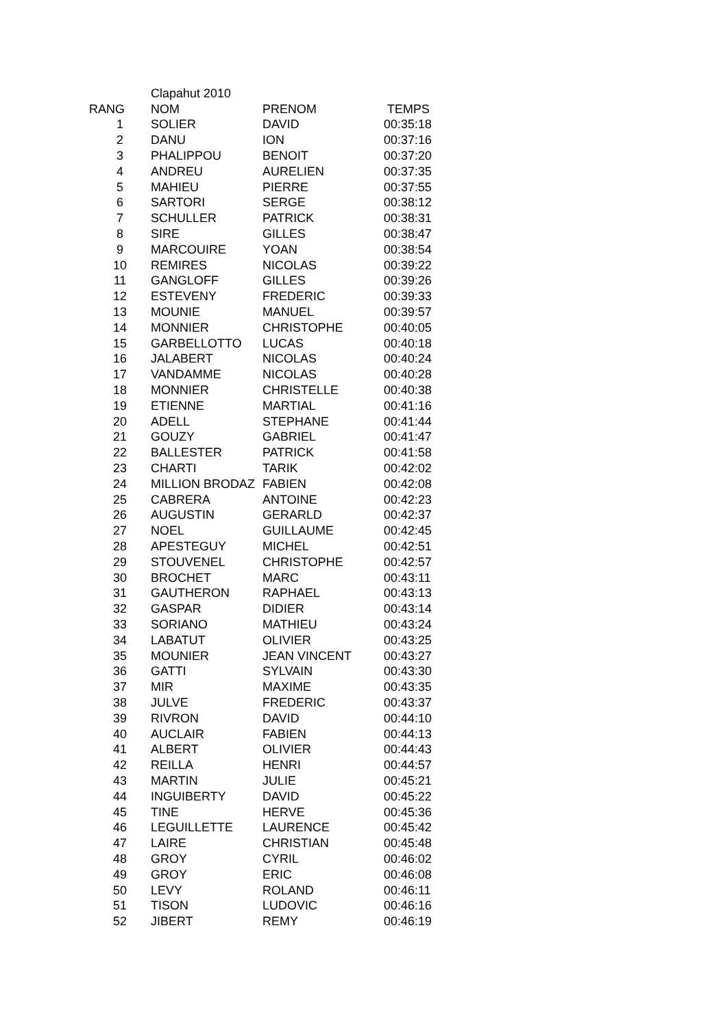| | Clapahut 2010 | | |
| RANG | NOM | PRENOM | TEMPS |
| 1 | SOLIER | DAVID | 00:35:18 |
| 2 | DANU | ION | 00:37:16 |
| 3 | PHALIPPOU | BENOIT | 00:37:20 |
| 4 | ANDREU | AURELIEN | 00:37:35 |
| 5 | MAHIEU | PIERRE | 00:37:55 |
| 6 | SARTORI | SERGE | 00:38:12 |
| 7 | SCHULLER | PATRICK | 00:38:31 |
| 8 | SIRE | GILLES | 00:38:47 |
| 9 | MARCOUIRE | YOAN | 00:38:54 |
| 10 | REMIRES | NICOLAS | 00:39:22 |
| 11 | GANGLOFF | GILLES | 00:39:26 |
| 12 | ESTEVENY | FREDERIC | 00:39:33 |
| 13 | MOUNIE | MANUEL | 00:39:57 |
| 14 | MONNIER | CHRISTOPHE | 00:40:05 |
| 15 | GARBELLOTTO | LUCAS | 00:40:18 |
| 16 | JALABERT | NICOLAS | 00:40:24 |
| 17 | VANDAMME | NICOLAS | 00:40:28 |
| 18 | MONNIER | CHRISTELLE | 00:40:38 |
| 19 | ETIENNE | MARTIAL | 00:41:16 |
| 20 | ADELL | STEPHANE | 00:41:44 |
| 21 | GOUZY | GABRIEL | 00:41:47 |
| 22 | BALLESTER | PATRICK | 00:41:58 |
| 23 | CHARTI | TARIK | 00:42:02 |
| 24 | MILLION BRODAZ | FABIEN | 00:42:08 |
| 25 | CABRERA | ANTOINE | 00:42:23 |
| 26 | AUGUSTIN | GERARLD | 00:42:37 |
| 27 | NOEL | GUILLAUME | 00:42:45 |
| 28 | APESTEGUY | MICHEL | 00:42:51 |
| 29 | STOUVENEL | CHRISTOPHE | 00:42:57 |
| 30 | BROCHET | MARC | 00:43:11 |
| 31 | GAUTHERON | RAPHAEL | 00:43:13 |
| 32 | GASPAR | DIDIER | 00:43:14 |
| 33 | SORIANO | MATHIEU | 00:43:24 |
| 34 | LABATUT | OLIVIER | 00:43:25 |
| 35 | MOUNIER | JEAN VINCENT | 00:43:27 |
| 36 | GATTI | SYLVAIN | 00:43:30 |
| 37 | MIR | MAXIME | 00:43:35 |
| 38 | JULVE | FREDERIC | 00:43:37 |
| 39 | RIVRON | DAVID | 00:44:10 |
| 40 | AUCLAIR | FABIEN | 00:44:13 |
| 41 | ALBERT | OLIVIER | 00:44:43 |
| 42 | REILLA | HENRI | 00:44:57 |
| 43 | MARTIN | JULIE | 00:45:21 |
| 44 | INGUIBERTY | DAVID | 00:45:22 |
| 45 | TINE | HERVE | 00:45:36 |
| 46 | LEGUILLETTE | LAURENCE | 00:45:42 |
| 47 | LAIRE | CHRISTIAN | 00:45:48 |
| 48 | GROY | CYRIL | 00:46:02 |
| 49 | GROY | ERIC | 00:46:08 |
| 50 | LEVY | ROLAND | 00:46:11 |
| 51 | TISON | LUDOVIC | 00:46:16 |
| 52 | JIBERT | REMY | 00:46:19 |